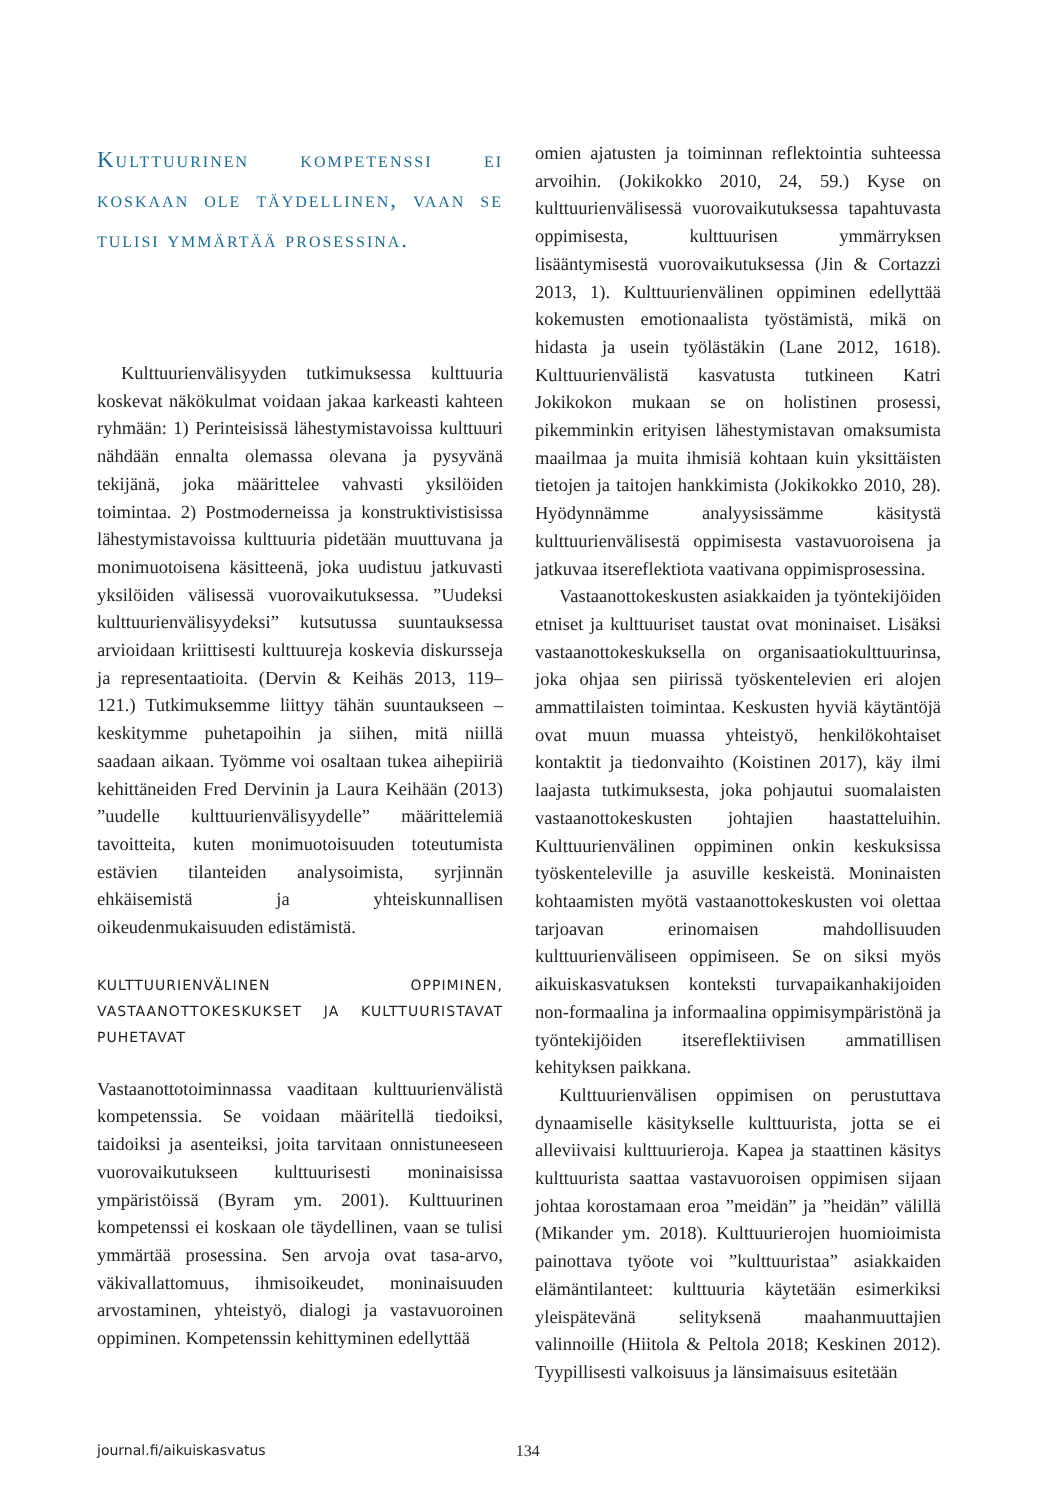Kulttuurinen kompetenssi ei koskaan ole täydellinen, vaan se tulisi ymmärtää prosessina.
Kulttuurienvälisyyden tutkimuksessa kulttuuria koskevat näkökulmat voidaan jakaa karkeasti kahteen ryhmään: 1) Perinteisissä lähestymistavoissa kulttuuri nähdään ennalta olemassa olevana ja pysyvänä tekijänä, joka määrittelee vahvasti yksilöiden toimintaa. 2) Postmoderneissa ja konstruktivistisissa lähestymistavoissa kulttuuria pidetään muuttuvana ja monimuotoisena käsitteenä, joka uudistuu jatkuvasti yksilöiden välisessä vuorovaikutuksessa. ”Uudeksi kulttuurienvälisyydeksi” kutsutussa suuntauksessa arvioidaan kriittisesti kulttuureja koskevia diskursseja ja representaatioita. (Dervin & Keihäs 2013, 119–121.) Tutkimuksemme liittyy tähän suuntaukseen – keskitymme puhetapoihin ja siihen, mitä niillä saadaan aikaan. Työmme voi osaltaan tukea aihepiiriä kehittäneiden Fred Dervinin ja Laura Keihään (2013) ”uudelle kulttuurienvälisyydelle” määrittelemiä tavoitteita, kuten monimuotoisuuden toteutumista estävien tilanteiden analysoimista, syrjinnän ehkäisemistä ja yhteiskunnallisen oikeudenmukaisuuden edistämistä.
KULTTUURIENVÄLINEN OPPIMINEN, VASTAANOTTOKESKUKSET JA KULTTUURISTAVAT PUHETAVAT
Vastaanottotoiminnassa vaaditaan kulttuurienvälistä kompetenssia. Se voidaan määritellä tiedoiksi, taidoiksi ja asenteiksi, joita tarvitaan onnistuneeseen vuorovaikutukseen kulttuurisesti moninaisissa ympäristöissä (Byram ym. 2001). Kulttuurinen kompetenssi ei koskaan ole täydellinen, vaan se tulisi ymmärtää prosessina. Sen arvoja ovat tasa-arvo, väkivallattomuus, ihmisoikeudet, moninaisuuden arvostaminen, yhteistyö, dialogi ja vastavuoroinen oppiminen. Kompetenssin kehittyminen edellyttää
omien ajatusten ja toiminnan reflektointia suhteessa arvoihin. (Jokikokko 2010, 24, 59.) Kyse on kulttuurienvälisessä vuorovaikutuksessa tapahtuvasta oppimisesta, kulttuurisen ymmärryksen lisääntymisestä vuorovaikutuksessa (Jin & Cortazzi 2013, 1). Kulttuurienvälinen oppiminen edellyttää kokemusten emotionaalista työstämistä, mikä on hidasta ja usein työlästäkin (Lane 2012, 1618). Kulttuurienvälistä kasvatusta tutkineen Katri Jokikokon mukaan se on holistinen prosessi, pikemminkin erityisen lähestymistavan omaksumista maailmaa ja muita ihmisiä kohtaan kuin yksittäisten tietojen ja taitojen hankkimista (Jokikokko 2010, 28). Hyödynnämme analyysissämme käsitystä kulttuurienvälisestä oppimisesta vastavuoroisena ja jatkuvaa itsereflektiota vaativana oppimisprosessina.
Vastaanottokeskusten asiakkaiden ja työntekijöiden etniset ja kulttuuriset taustat ovat moninaiset. Lisäksi vastaanottokeskuksella on organisaatiokulttuurinsa, joka ohjaa sen piirissä työskentelevien eri alojen ammattilaisten toimintaa. Keskusten hyviä käytäntöjä ovat muun muassa yhteistyö, henkilökohtaiset kontaktit ja tiedonvaihto (Koistinen 2017), käy ilmi laajasta tutkimuksesta, joka pohjautui suomalaisten vastaanottokeskusten johtajien haastatteluihin. Kulttuurienvälinen oppiminen onkin keskuksissa työskenteleville ja asuville keskeistä. Moninaisten kohtaamisten myötä vastaanottokeskusten voi olettaa tarjoavan erinomaisen mahdollisuuden kulttuurienväliseen oppimiseen. Se on siksi myös aikuiskasvatuksen konteksti turvapaikanhakijoiden non-formaalina ja informaalina oppimisympäristönä ja työntekijöiden itsereflektiivisen ammatillisen kehityksen paikkana.
Kulttuurienvälisen oppimisen on perustuttava dynaamiselle käsitykselle kulttuurista, jotta se ei alleviivaisi kulttuurieroja. Kapea ja staattinen käsitys kulttuurista saattaa vastavuoroisen oppimisen sijaan johtaa korostamaan eroa ”meidän” ja ”heidän” välillä (Mikander ym. 2018). Kulttuurierojen huomioimista painottava työote voi ”kulttuuristaa” asiakkaiden elämäntilanteet: kulttuuria käytetään esimerkiksi yleispätevänä selityksenä maahanmuuttajien valinnoille (Hiitola & Peltola 2018; Keskinen 2012). Tyypillisesti valkoisuus ja länsimaisuus esitetään
journal.fi/aikuiskasvatus 134